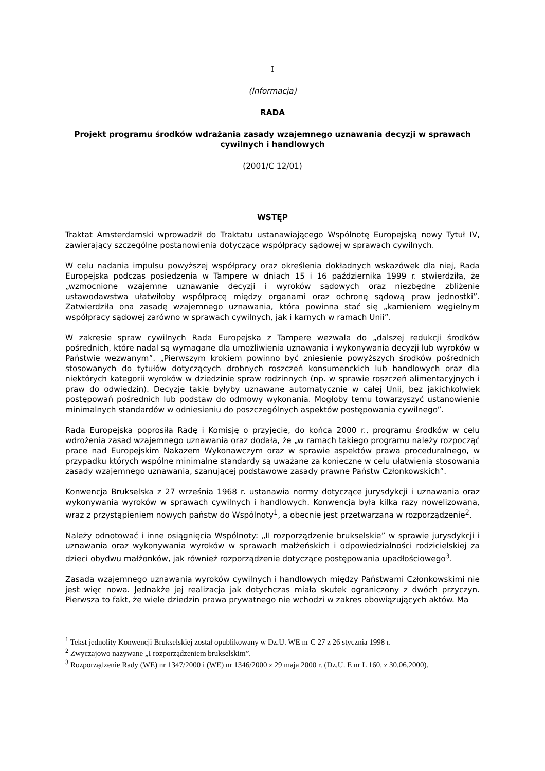I
(Informacja)
RADA
Projekt programu środków wdrażania zasady wzajemnego uznawania decyzji w sprawach cywilnych i handlowych
(2001/C 12/01)
WSTĘP
Traktat Amsterdamski wprowadził do Traktatu ustanawiającego Wspólnotę Europejską nowy Tytuł IV, zawierający szczególne postanowienia dotyczące współpracy sądowej w sprawach cywilnych.
W celu nadania impulsu powyższej współpracy oraz określenia dokładnych wskazówek dla niej, Rada Europejska podczas posiedzenia w Tampere w dniach 15 i 16 października 1999 r. stwierdziła, że „wzmocnione wzajemne uznawanie decyzji i wyroków sądowych oraz niezbędne zbliżenie ustawodawstwa ułatwiłoby współpracę między organami oraz ochronę sądową praw jednostki”. Zatwierdziła ona zasadę wzajemnego uznawania, która powinna stać się „kamieniem węgielnym współpracy sądowej zarówno w sprawach cywilnych, jak i karnych w ramach Unii”.
W zakresie spraw cywilnych Rada Europejska z Tampere wezwała do „dalszej redukcji środków pośrednich, które nadal są wymagane dla umożliwienia uznawania i wykonywania decyzji lub wyroków w Państwie wezwanym”. „Pierwszym krokiem powinno być zniesienie powyższych środków pośrednich stosowanych do tytułów dotyczących drobnych roszczeń konsumenckich lub handlowych oraz dla niektórych kategorii wyroków w dziedzinie spraw rodzinnych (np. w sprawie roszczeń alimentacyjnych i praw do odwiedzin). Decyzje takie byłyby uznawane automatycznie w całej Unii, bez jakichkolwiek postępowań pośrednich lub podstaw do odmowy wykonania. Mogłoby temu towarzyszyć ustanowienie minimalnych standardów w odniesieniu do poszczególnych aspektów postępowania cywilnego”.
Rada Europejska poprosiła Radę i Komisję o przyjęcie, do końca 2000 r., programu środków w celu wdrożenia zasad wzajemnego uznawania oraz dodała, że „w ramach takiego programu należy rozpocząć prace nad Europejskim Nakazem Wykonawczym oraz w sprawie aspektów prawa proceduralnego, w przypadku których wspólne minimalne standardy są uważane za konieczne w celu ułatwienia stosowania zasady wzajemnego uznawania, szanującej podstawowe zasady prawne Państw Członkowskich”.
Konwencja Brukselska z 27 września 1968 r. ustanawia normy dotyczące jurysdykcji i uznawania oraz wykonywania wyroków w sprawach cywilnych i handlowych. Konwencja była kilka razy nowelizowana, wraz z przystąpieniem nowych państw do Wspólnoty<sup>1</sup>, a obecnie jest przetwarzana w rozporządzenie<sup>2</sup>.
Należy odnotować i inne osiągnięcia Wspólnoty: „II rozporządzenie brukselskie” w sprawie jurysdykcji i uznawania oraz wykonywania wyroków w sprawach małżeńskich i odpowiedzialności rodzicielskiej za dzieci obydwu małżonków, jak również rozporządzenie dotyczące postępowania upadłościowego<sup>3</sup>.
Zasada wzajemnego uznawania wyroków cywilnych i handlowych między Państwami Członkowskimi nie jest więc nowa. Jednakże jej realizacja jak dotychczas miała skutek ograniczony z dwóch przyczyn. Pierwsza to fakt, że wiele dziedzin prawa prywatnego nie wchodzi w zakres obowiązujących aktów. Ma
<sup>1</sup> Tekst jednolity Konwencji Brukselskiej został opublikowany w Dz.U. WE nr C 27 z 26 stycznia 1998 r.
<sup>2</sup> Zwyczajowo nazywane „I rozporządzeniem brukselskim”.
<sup>3</sup> Rozporządzenie Rady (WE) nr 1347/2000 i (WE) nr 1346/2000 z 29 maja 2000 r. (Dz.U. E nr L 160, z 30.06.2000).